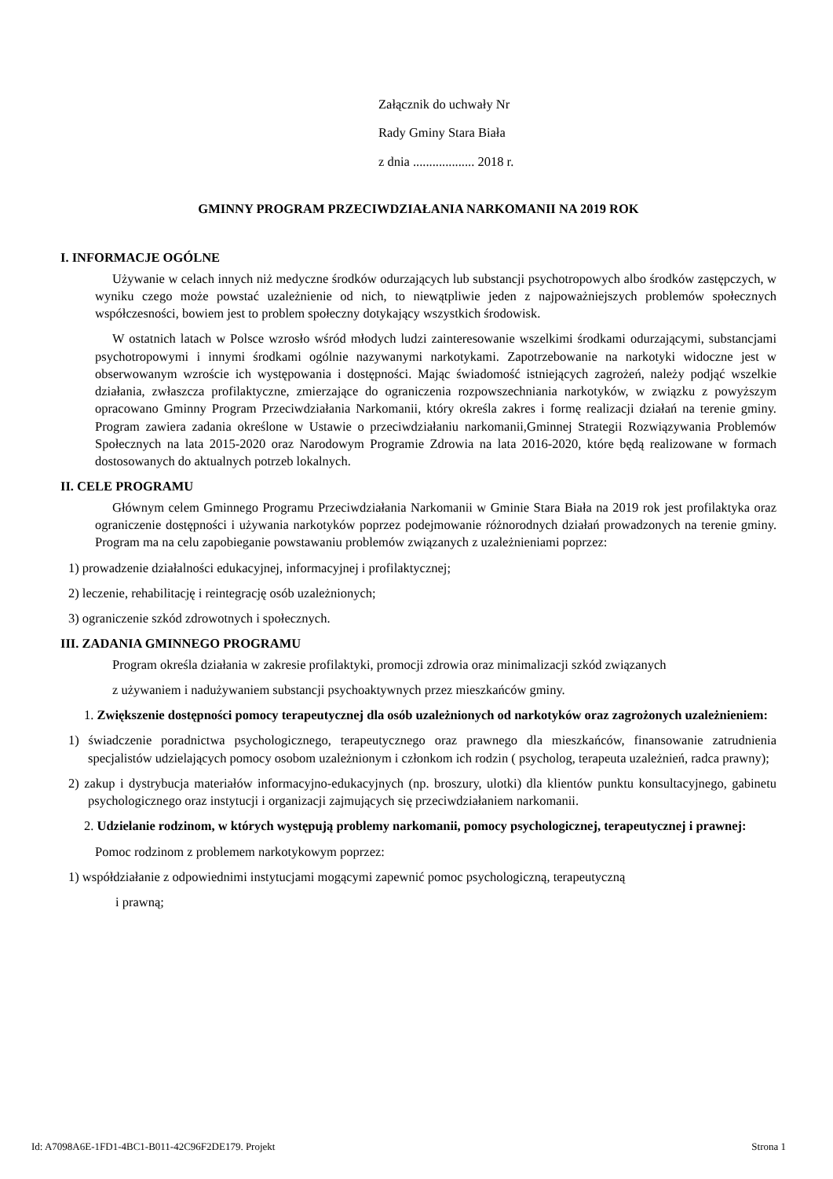Załącznik do uchwały Nr
Rady Gminy Stara Biała
z dnia ................... 2018 r.
GMINNY PROGRAM PRZECIWDZIAŁANIA NARKOMANII NA 2019 ROK
I. INFORMACJE OGÓLNE
Używanie w celach innych niż medyczne środków odurzających lub substancji psychotropowych albo środków zastępczych, w wyniku czego może powstać uzależnienie od nich, to niewątpliwie jeden z najpoważniejszych problemów społecznych współczesności, bowiem jest to problem społeczny dotykający wszystkich środowisk.
W ostatnich latach w Polsce wzrosło wśród młodych ludzi zainteresowanie wszelkimi środkami odurzającymi, substancjami psychotropowymi i innymi środkami ogólnie nazywanymi narkotykami. Zapotrzebowanie na narkotyki widoczne jest w obserwowanym wzroście ich występowania i dostępności. Mając świadomość istniejących zagrożeń, należy podjąć wszelkie działania, zwłaszcza profilaktyczne, zmierzające do ograniczenia rozpowszechniania narkotyków, w związku z powyższym opracowano Gminny Program Przeciwdziałania Narkomanii, który określa zakres i formę realizacji działań na terenie gminy. Program zawiera zadania określone w Ustawie o przeciwdziałaniu narkomanii,Gminnej Strategii Rozwiązywania Problemów Społecznych na lata 2015-2020 oraz Narodowym Programie Zdrowia na lata 2016-2020, które będą realizowane w formach dostosowanych do aktualnych potrzeb lokalnych.
II. CELE PROGRAMU
Głównym celem Gminnego Programu Przeciwdziałania Narkomanii w Gminie Stara Biała na 2019 rok jest profilaktyka oraz ograniczenie dostępności i używania narkotyków poprzez podejmowanie różnorodnych działań prowadzonych na terenie gminy. Program ma na celu zapobieganie powstawaniu problemów związanych z uzależnieniami poprzez:
1) prowadzenie działalności edukacyjnej, informacyjnej i profilaktycznej;
2) leczenie, rehabilitację i reintegrację osób uzależnionych;
3) ograniczenie szkód zdrowotnych i społecznych.
III. ZADANIA GMINNEGO PROGRAMU
Program określa działania w zakresie profilaktyki, promocji zdrowia oraz minimalizacji szkód związanych
z używaniem i nadużywaniem substancji psychoaktywnych przez mieszkańców gminy.
1. Zwiększenie dostępności pomocy terapeutycznej dla osób uzależnionych od narkotyków oraz zagrożonych uzależnieniem:
1) świadczenie poradnictwa psychologicznego, terapeutycznego oraz prawnego dla mieszkańców, finansowanie zatrudnienia specjalistów udzielających pomocy osobom uzależnionym i członkom ich rodzin ( psycholog, terapeuta uzależnień, radca prawny);
2) zakup i dystrybucja materiałów informacyjno-edukacyjnych (np. broszury, ulotki) dla klientów punktu konsultacyjnego, gabinetu psychologicznego oraz instytucji i organizacji zajmujących się przeciwdziałaniem narkomanii.
2. Udzielanie rodzinom, w których występują problemy narkomanii, pomocy psychologicznej, terapeutycznej i prawnej:
Pomoc rodzinom z problemem narkotykowym poprzez:
1) współdziałanie z odpowiednimi instytucjami mogącymi zapewnić pomoc psychologiczną, terapeutyczną
i prawną;
Id: A7098A6E-1FD1-4BC1-B011-42C96F2DE179. Projekt Strona 1